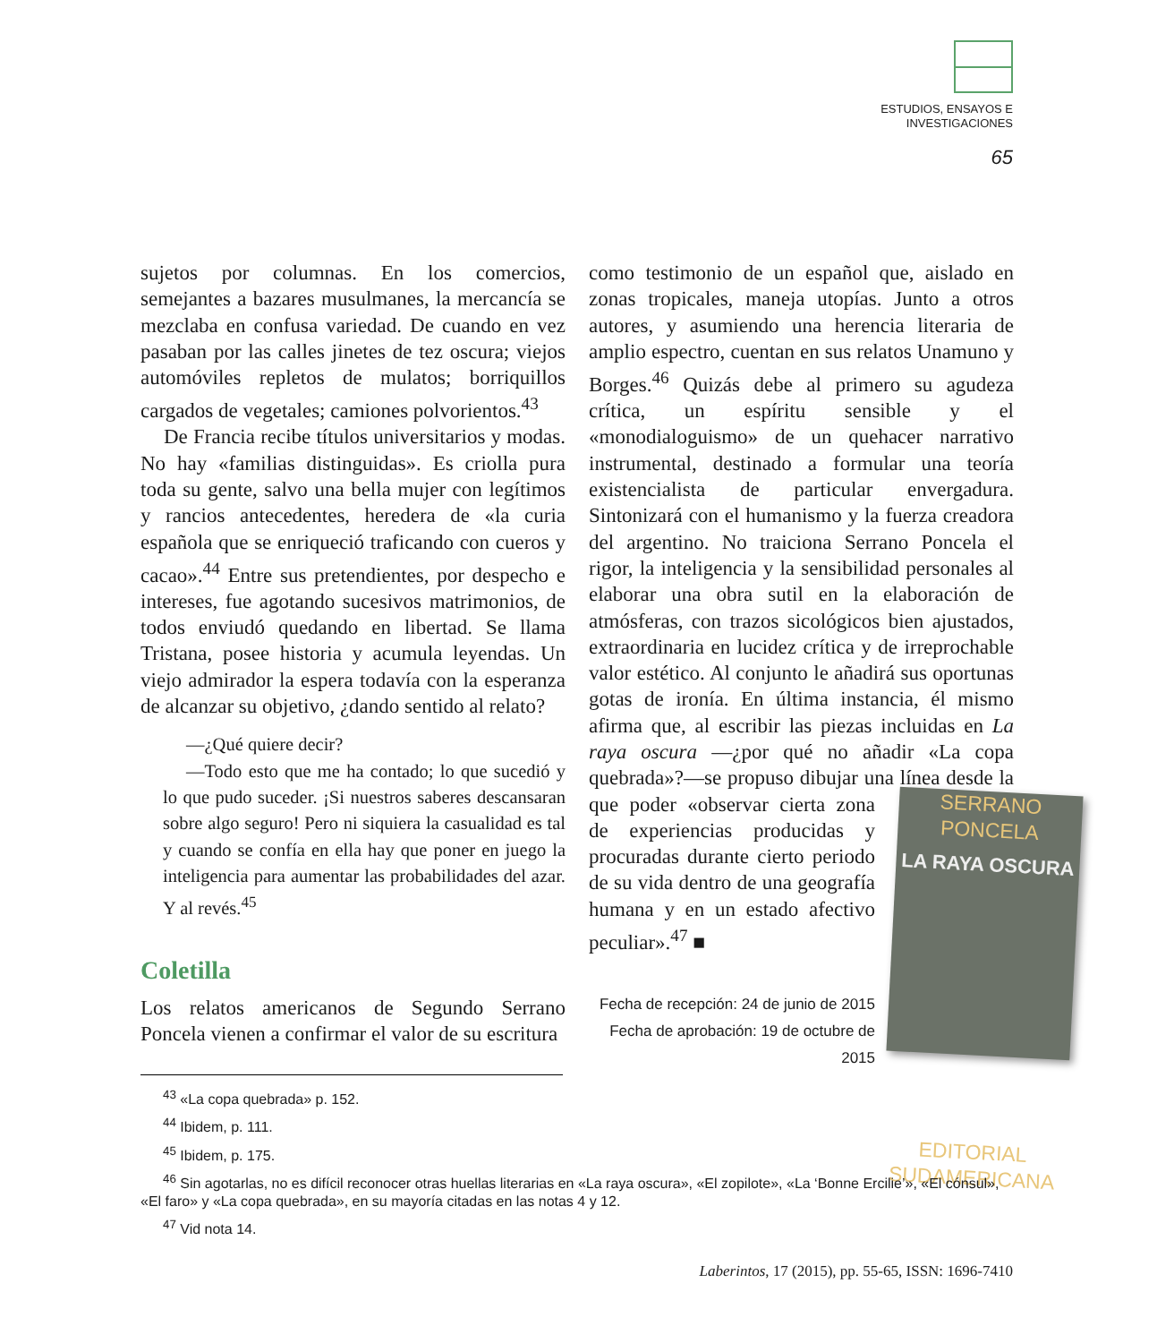ESTUDIOS, ENSAYOS E
INVESTIGACIONES
65
sujetos por columnas. En los comercios, semejantes a bazares musulmanes, la mercancía se mezclaba en confusa variedad. De cuando en vez pasaban por las calles jinetes de tez oscura; viejos automóviles repletos de mulatos; borriquillos cargados de vegetales; camiones polvorientos.<sup>43</sup>
De Francia recibe títulos universitarios y modas. No hay «familias distinguidas». Es criolla pura toda su gente, salvo una bella mujer con legítimos y rancios antecedentes, heredera de «la curia española que se enriqueció traficando con cueros y cacao».<sup>44</sup> Entre sus pretendientes, por despecho e intereses, fue agotando sucesivos matrimonios, de todos enviudó quedando en libertad. Se llama Tristana, posee historia y acumula leyendas. Un viejo admirador la espera todavía con la esperanza de alcanzar su objetivo, ¿dando sentido al relato?
—¿Qué quiere decir?
—Todo esto que me ha contado; lo que sucedió y lo que pudo suceder. ¡Si nuestros saberes descansaran sobre algo seguro! Pero ni siquiera la casualidad es tal y cuando se confía en ella hay que poner en juego la inteligencia para aumentar las probabilidades del azar. Y al revés.<sup>45</sup>
Coletilla
Los relatos americanos de Segundo Serrano Poncela vienen a confirmar el valor de su escritura
como testimonio de un español que, aislado en zonas tropicales, maneja utopías. Junto a otros autores, y asumiendo una herencia literaria de amplio espectro, cuentan en sus relatos Unamuno y Borges.<sup>46</sup> Quizás debe al primero su agudeza crítica, un espíritu sensible y el «monodialoguismo» de un quehacer narrativo instrumental, destinado a formular una teoría existencialista de particular envergadura. Sintonizará con el humanismo y la fuerza creadora del argentino. No traiciona Serrano Poncela el rigor, la inteligencia y la sensibilidad personales al elaborar una obra sutil en la elaboración de atmósferas, con trazos sicológicos bien ajustados, extraordinaria en lucidez crítica y de irreprochable valor estético. Al conjunto le añadirá sus oportunas gotas de ironía. En última instancia, él mismo afirma que, al escribir las piezas incluidas en La raya oscura —¿por qué no añadir «La copa quebrada»?—se propuso dibujar una línea desde la que poder SERRANO PONCELA
LA RAYA OSCURA
EDITORIAL SUDAMERICANA «observar cierta zona de experiencias producidas y procuradas durante cierto periodo de su vida dentro de una geografía humana y en un estado afectivo peculiar».<sup>47</sup> ■
Fecha de recepción: 24 de junio de 2015
Fecha de aprobación: 19 de octubre de 2015
<sup>43</sup> «La copa quebrada» p. 152.
<sup>44</sup> Ibidem, p. 111.
<sup>45</sup> Ibidem, p. 175.
<sup>46</sup> Sin agotarlas, no es difícil reconocer otras huellas literarias en «La raya oscura», «El zopilote», «La ‘Bonne Ercilie’», «El cónsul», «El faro» y «La copa quebrada», en su mayoría citadas en las notas 4 y 12.
<sup>47</sup> Vid nota 14.
Laberintos, 17 (2015), pp. 55-65, ISSN: 1696-7410